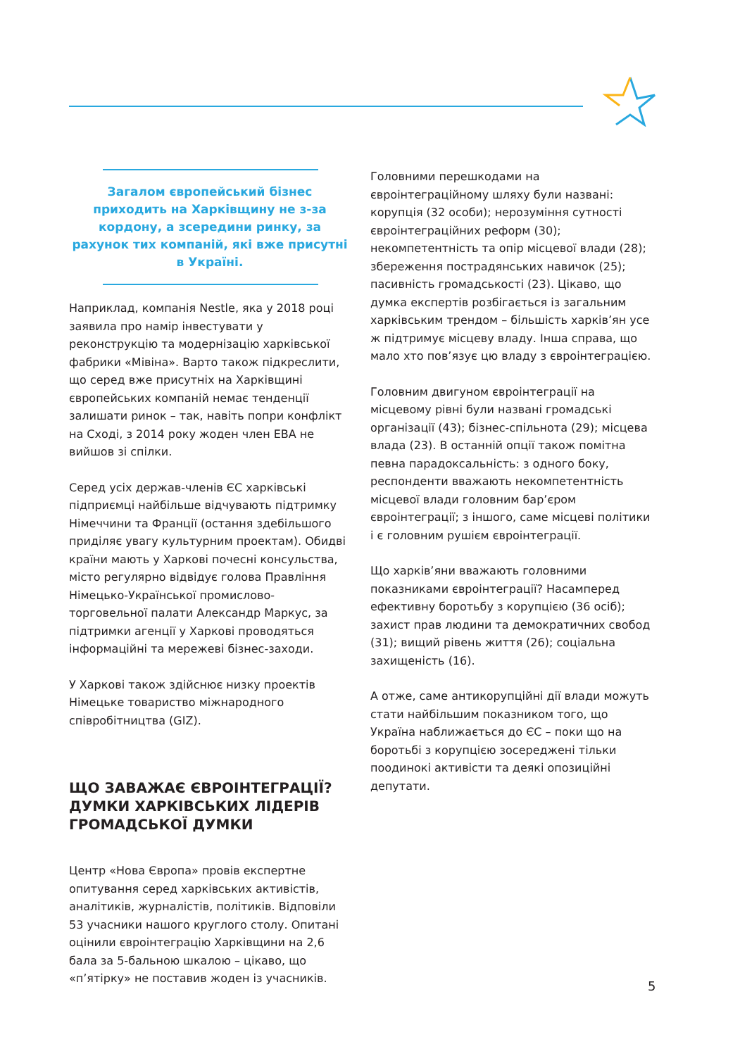Загалом європейський бізнес приходить на Харківщину не з-за кордону, а зсередини ринку, за рахунок тих компаній, які вже присутні в Україні.
Наприклад, компанія Nestle, яка у 2018 році заявила про намір інвестувати у реконструкцію та модернізацію харківської фабрики «Мівіна». Варто також підкреслити, що серед вже присутніх на Харківщині європейських компаній немає тенденції залишати ринок – так, навіть попри конфлікт на Сході, з 2014 року жоден член ЕВА не вийшов зі спілки.
Серед усіх держав-членів ЄС харківські підприємці найбільше відчувають підтримку Німеччини та Франції (остання здебільшого приділяє увагу культурним проектам). Обидві країни мають у Харкові почесні консульства, місто регулярно відвідує голова Правління Німецько-Української промислово-торговельної палати Александр Маркус, за підтримки агенції у Харкові проводяться інформаційні та мережеві бізнес-заходи.
У Харкові також здійснює низку проектів Німецьке товариство міжнародного співробітництва (GIZ).
ЩО ЗАВАЖАЄ ЄВРОІНТЕГРАЦІЇ? ДУМКИ ХАРКІВСЬКИХ ЛІДЕРІВ ГРОМАДСЬКОЇ ДУМКИ
Центр «Нова Європа» провів експертне опитування серед харківських активістів, аналітиків, журналістів, політиків. Відповіли 53 учасники нашого круглого столу. Опитані оцінили євроінтеграцію Харківщини на 2,6 бала за 5-бальною шкалою – цікаво, що «п’ятірку» не поставив жоден із учасників.
Головними перешкодами на євроінтеграційному шляху були названі: корупція (32 особи); нерозуміння сутності євроінтеграційних реформ (30); некомпетентність та опір місцевої влади (28); збереження пострадянських навичок (25); пасивність громадськості (23). Цікаво, що думка експертів розбігається із загальним харківським трендом – більшість харків’ян усе ж підтримує місцеву владу. Інша справа, що мало хто пов’язує цю владу з євроінтеграцією.
Головним двигуном євроінтеграції на місцевому рівні були названі громадські організації (43); бізнес-спільнота (29); місцева влада (23). В останній опції також помітна певна парадоксальність: з одного боку, респонденти вважають некомпетентність місцевої влади головним бар’єром євроінтеграції; з іншого, саме місцеві політики і є головним рушієм євроінтеграції.
Що харків’яни вважають головними показниками євроінтеграції? Насамперед ефективну боротьбу з корупцією (36 осіб); захист прав людини та демократичних свобод (31); вищий рівень життя (26); соціальна захищеність (16).
А отже, саме антикорупційні дії влади можуть стати найбільшим показником того, що Україна наближається до ЄС – поки що на боротьбі з корупцією зосереджені тільки поодинокі активісти та деякі опозиційні депутати.
5